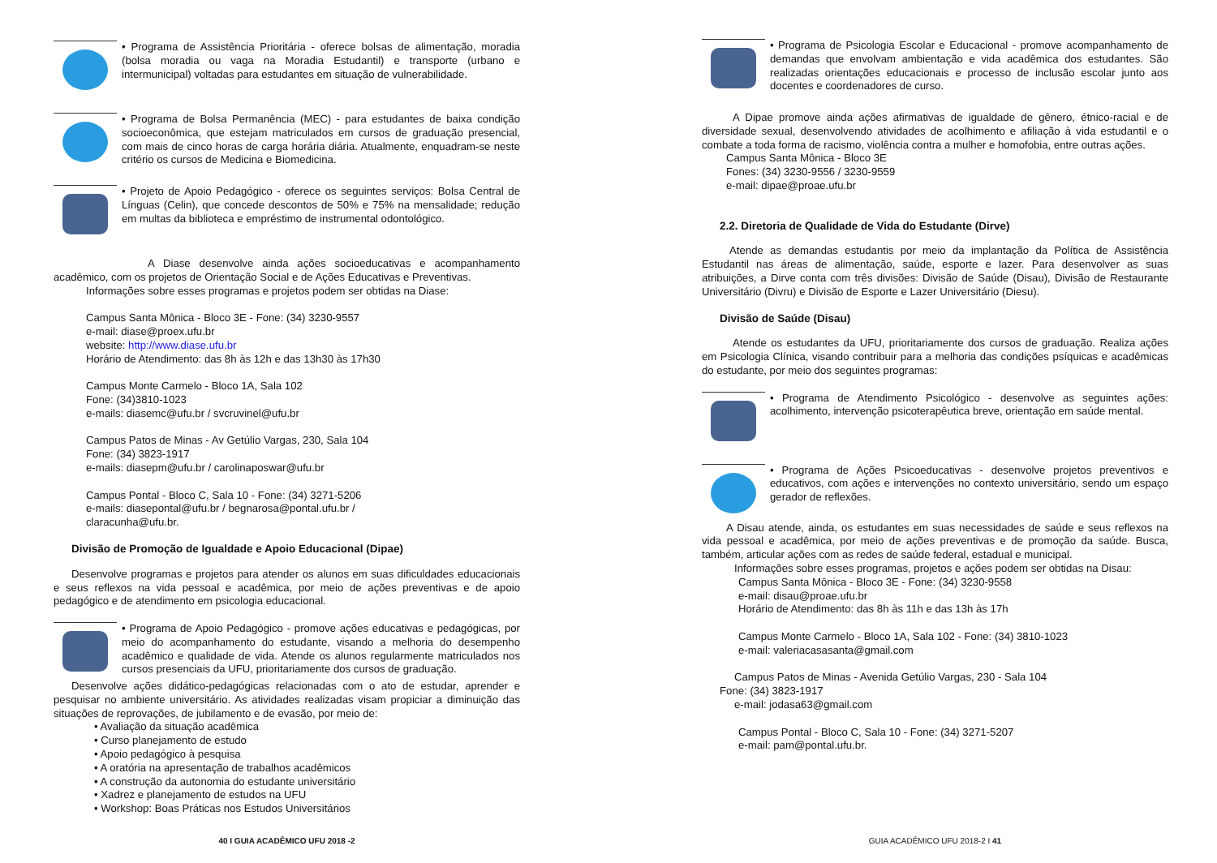• Programa de Assistência Prioritária - oferece bolsas de alimentação, moradia (bolsa moradia ou vaga na Moradia Estudantil) e transporte (urbano e intermunicipal) voltadas para estudantes em situação de vulnerabilidade.
• Programa de Bolsa Permanência (MEC) - para estudantes de baixa condição socioeconômica, que estejam matriculados em cursos de graduação presencial, com mais de cinco horas de carga horária diária. Atualmente, enquadram-se neste critério os cursos de Medicina e Biomedicina.
• Projeto de Apoio Pedagógico - oferece os seguintes serviços: Bolsa Central de Línguas (Celin), que concede descontos de 50% e 75% na mensalidade; redução em multas da biblioteca e empréstimo de instrumental odontológico.
A Diase desenvolve ainda ações socioeducativas e acompanhamento acadêmico, com os projetos de Orientação Social e de Ações Educativas e Preventivas.
Informações sobre esses programas e projetos podem ser obtidas na Diase:
Campus Santa Mônica - Bloco 3E - Fone: (34) 3230-9557
e-mail: diase@proex.ufu.br
website: http://www.diase.ufu.br
Horário de Atendimento: das 8h às 12h e das 13h30 às 17h30
Campus Monte Carmelo - Bloco 1A, Sala 102
Fone: (34)3810-1023
e-mails: diasemc@ufu.br / svcruvinel@ufu.br
Campus Patos de Minas - Av Getúlio Vargas, 230, Sala 104
Fone: (34) 3823-1917
e-mails: diasepm@ufu.br / carolinaposwar@ufu.br
Campus Pontal - Bloco C, Sala 10 - Fone: (34) 3271-5206
e-mails: diasepontal@ufu.br / begnarosa@pontal.ufu.br /
claracunha@ufu.br.
Divisão de Promoção de Igualdade e Apoio Educacional (Dipae)
Desenvolve programas e projetos para atender os alunos em suas dificuldades educacionais e seus reflexos na vida pessoal e acadêmica, por meio de ações preventivas e de apoio pedagógico e de atendimento em psicologia educacional.
• Programa de Apoio Pedagógico - promove ações educativas e pedagógicas, por meio do acompanhamento do estudante, visando a melhoria do desempenho acadêmico e qualidade de vida. Atende os alunos regularmente matriculados nos cursos presenciais da UFU, prioritariamente dos cursos de graduação.
Desenvolve ações didático-pedagógicas relacionadas com o ato de estudar, aprender e pesquisar no ambiente universitário. As atividades realizadas visam propiciar a diminuição das situações de reprovações, de jubilamento e de evasão, por meio de:
• Avaliação da situação acadêmica
• Curso planejamento de estudo
• Apoio pedagógico à pesquisa
• A oratória na apresentação de trabalhos acadêmicos
• A construção da autonomia do estudante universitário
• Xadrez e planejamento de estudos na UFU
• Workshop: Boas Práticas nos Estudos Universitários
40 I GUIA ACADÊMICO UFU 2018 -2
• Programa de Psicologia Escolar e Educacional - promove acompanhamento de demandas que envolvam ambientação e vida acadêmica dos estudantes. São realizadas orientações educacionais e processo de inclusão escolar junto aos docentes e coordenadores de curso.
A Dipae promove ainda ações afirmativas de igualdade de gênero, étnico-racial e de diversidade sexual, desenvolvendo atividades de acolhimento e afiliação à vida estudantil e o combate a toda forma de racismo, violência contra a mulher e homofobia, entre outras ações.
Campus Santa Mônica - Bloco 3E
Fones: (34) 3230-9556 / 3230-9559
e-mail: dipae@proae.ufu.br
2.2. Diretoria de Qualidade de Vida do Estudante (Dirve)
Atende as demandas estudantis por meio da implantação da Política de Assistência Estudantil nas áreas de alimentação, saúde, esporte e lazer. Para desenvolver as suas atribuições, a Dirve conta com três divisões: Divisão de Saúde (Disau), Divisão de Restaurante Universitário (Divru) e Divisão de Esporte e Lazer Universitário (Diesu).
Divisão de Saúde (Disau)
Atende os estudantes da UFU, prioritariamente dos cursos de graduação. Realiza ações em Psicologia Clínica, visando contribuir para a melhoria das condições psíquicas e acadêmicas do estudante, por meio dos seguintes programas:
• Programa de Atendimento Psicológico - desenvolve as seguintes ações: acolhimento, intervenção psicoterapêutica breve, orientação em saúde mental.
• Programa de Ações Psicoeducativas - desenvolve projetos preventivos e educativos, com ações e intervenções no contexto universitário, sendo um espaço gerador de reflexões.
A Disau atende, ainda, os estudantes em suas necessidades de saúde e seus reflexos na vida pessoal e acadêmica, por meio de ações preventivas e de promoção da saúde. Busca, também, articular ações com as redes de saúde federal, estadual e municipal.
Informações sobre esses programas, projetos e ações podem ser obtidas na Disau:
Campus Santa Mônica - Bloco 3E - Fone: (34) 3230-9558
e-mail: disau@proae.ufu.br
Horário de Atendimento: das 8h às 11h e das 13h às 17h
Campus Monte Carmelo - Bloco 1A, Sala 102 - Fone: (34) 3810-1023
e-mail: valeriacasasanta@gmail.com
Campus Patos de Minas - Avenida Getúlio Vargas, 230 - Sala 104
Fone: (34) 3823-1917
e-mail: jodasa63@gmail.com
Campus Pontal - Bloco C, Sala 10 - Fone: (34) 3271-5207
e-mail: pam@pontal.ufu.br.
GUIA ACADÊMICO UFU 2018-2 I 41